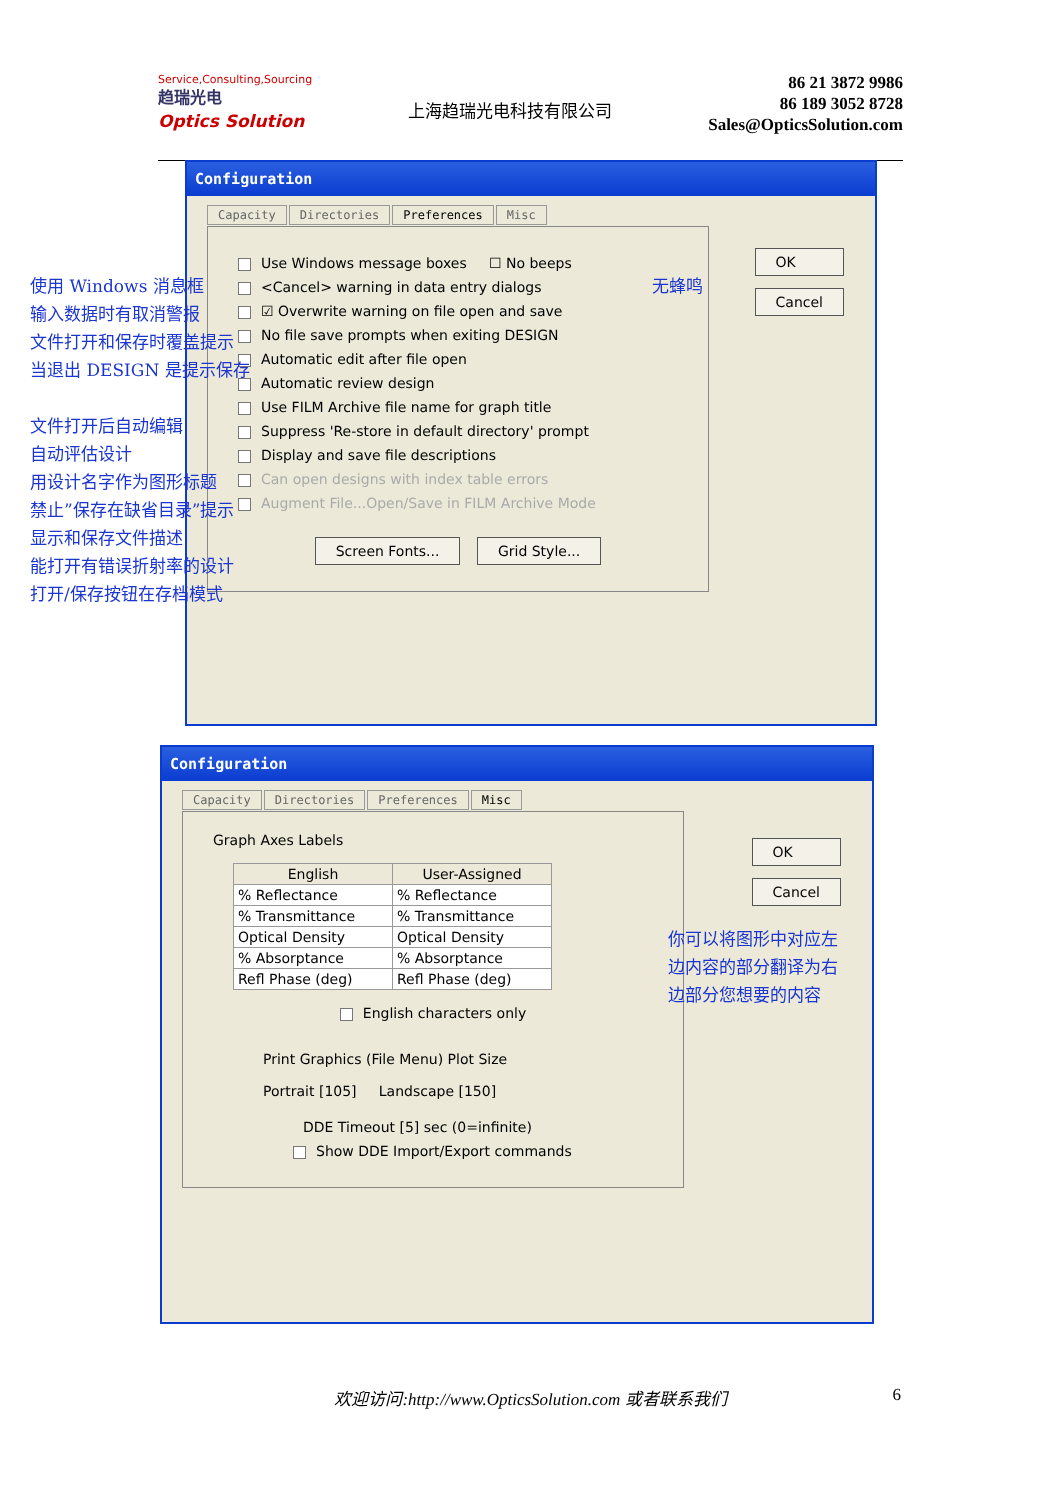Service,Consulting,Sourcing
趋瑞光电
Optics Solution
上海趋瑞光电科技有限公司
86 21 3872 9986
86 189 3052 8728
Sales@OpticsSolution.com
Configuration
Capacity Directories Preferences Misc
Use Windows message boxes ☐ No beeps
<Cancel> warning in data entry dialogs
☑ Overwrite warning on file open and save
No file save prompts when exiting DESIGN
Automatic edit after file open
Automatic review design
Use FILM Archive file name for graph title
Suppress 'Re-store in default directory' prompt
Display and save file descriptions
Can open designs with index table errors
Augment File...Open/Save in FILM Archive Mode
Screen Fonts... Grid Style...
OK
Cancel
使用 Windows 消息框
输入数据时有取消警报
文件打开和保存时覆盖提示
当退出 DESIGN 是提示保存
文件打开后自动编辑
自动评估设计
用设计名字作为图形标题
禁止”保存在缺省目录”提示
显示和保存文件描述
能打开有错误折射率的设计
打开/保存按钮在存档模式
无蜂鸣
Configuration
Capacity Directories Preferences Misc
Graph Axes Labels
| English | User-Assigned |
| --- | --- |
| % Reflectance | % Reflectance |
| % Transmittance | % Transmittance |
| Optical Density | Optical Density |
| % Absorptance | % Absorptance |
| Refl Phase (deg) | Refl Phase (deg) |
English characters only
Print Graphics (File Menu) Plot Size
Portrait [105] Landscape [150]
DDE Timeout [5] sec (0=infinite)
Show DDE Import/Export commands
OK
Cancel
你可以将图形中对应左
边内容的部分翻译为右
边部分您想要的内容
欢迎访问:http://www.OpticsSolution.com 或者联系我们 6